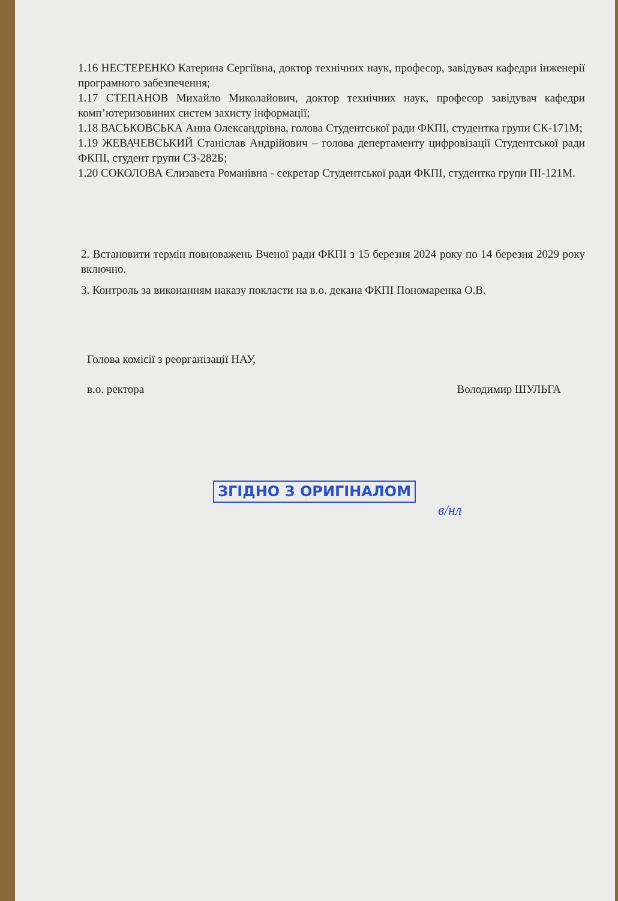1.16 НЕСТЕРЕНКО Катерина Сергіївна, доктор технічних наук, професор, завідувач кафедри інженерії програмного забезпечення;
1.17 СТЕПАНОВ Михайло Миколайович, доктор технічних наук, професор завідувач кафедри комп’ютеризовиних систем захисту інформації;
1.18 ВАСЬКОВСЬКА Анна Олександрівна, голова Студентської ради ФКПІ, студентка групи СК-171М;
1.19 ЖЕВАЧЕВСЬКИЙ Станіслав Андрійович – голова депертаменту цифровізації Студентської ради ФКПІ, студент групи СЗ-282Б;
1.20 СОКОЛОВА Єлизавета Романівна - секретар Студентської ради ФКПІ, студентка групи ПІ-121М.
2. Встановити термін повноважень Вченої ради ФКПІ з 15 березня 2024 року по 14 березня 2029 року включно.
3. Контроль за виконанням наказу покласти на в.о. декана ФКПІ Пономаренка О.В.
Голова комісії з реорганізації НАУ,
в.о. ректора Володимир ШУЛЬГА
ЗГІДНО З ОРИГІНАЛОМ
в/нл